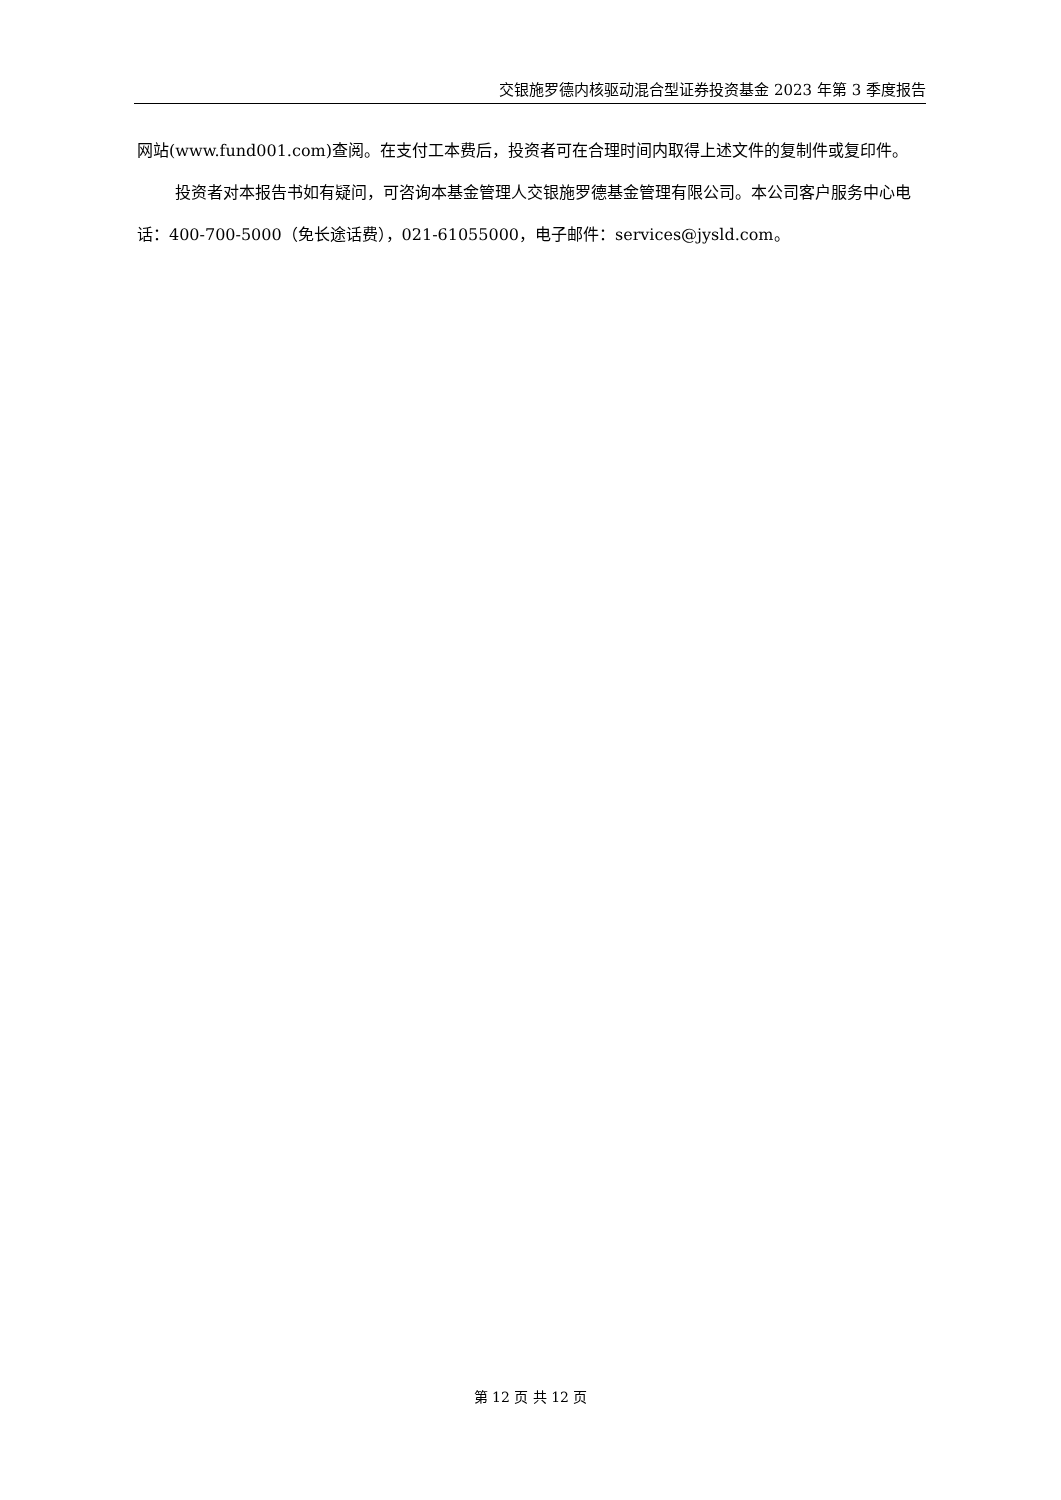交银施罗德内核驱动混合型证券投资基金 2023 年第 3 季度报告
网站(www.fund001.com)查阅。在支付工本费后，投资者可在合理时间内取得上述文件的复制件或复印件。
投资者对本报告书如有疑问，可咨询本基金管理人交银施罗德基金管理有限公司。本公司客户服务中心电话：400-700-5000（免长途话费），021-61055000，电子邮件：services@jysld.com。
第 12 页 共 12 页